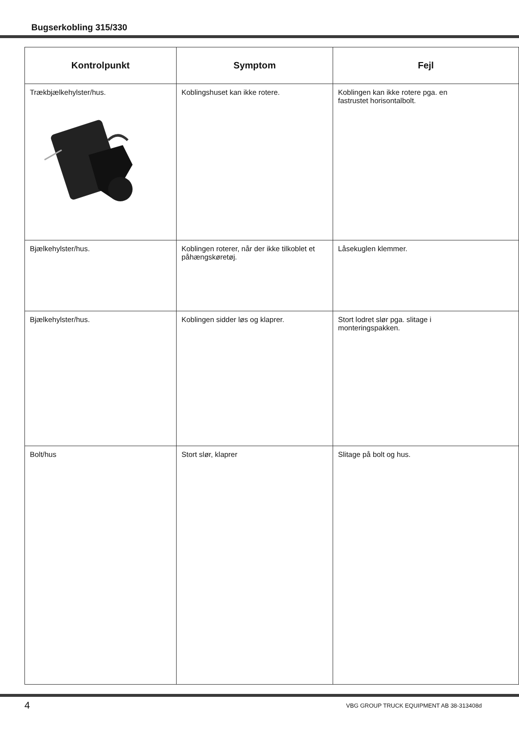Bugserkobling 315/330
| Kontrolpunkt | Symptom | Fejl |
| --- | --- | --- |
| Trækbjælkehylster/hus. | Koblingshuset kan ikke rotere. | Koblingen kan ikke rotere pga. en fastrustet horisontalbolt. |
| Bjælkehylster/hus. | Koblingen roterer, når der ikke tilkoblet et påhængskøretøj. | Låsekuglen klemmer. |
| Bjælkehylster/hus. | Koblingen sidder løs og klaprer. | Stort lodret slør pga. slitage i monteringspakken. |
| Bolt/hus | Stort slør, klaprer | Slitage på bolt og hus. |
4 VBG GROUP TRUCK EQUIPMENT AB 38-313408d